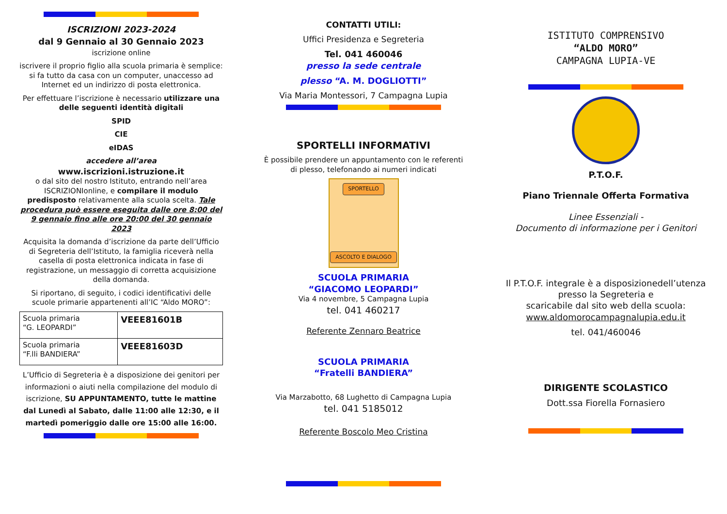ISCRIZIONI 2023-2024
dal 9 Gennaio al 30 Gennaio 2023
iscrizione online
iscrivere il proprio figlio alla scuola primaria è semplice: si fa tutto da casa con un computer, unaccesso ad Internet ed un indirizzo di posta elettronica.
Per effettuare l’iscrizione è necessario utilizzare una delle seguenti identità digitali
SPID
CIE
eIDAS
accedere all’area
www.iscrizioni.istruzione.it
o dal sito del nostro Istituto, entrando nell’area ISCRIZIONIonline, e compilare il modulo predisposto relativamente alla scuola scelta. Tale procedura può essere eseguita dalle ore 8:00 del 9 gennaio fino alle ore 20:00 del 30 gennaio 2023
Acquisita la domanda d’iscrizione da parte dell’Ufficio di Segreteria dell’Istituto, la famiglia riceverà nella casella di posta elettronica indicata in fase di registrazione, un messaggio di corretta acquisizione della domanda.
Si riportano, di seguito, i codici identificativi delle scuole primarie appartenenti all’IC “Aldo MORO”:
| Scuola primaria “G. LEOPARDI” | VEEE81601B |
| Scuola primaria “F.lli BANDIERA” | VEEE81603D |
L’Ufficio di Segreteria è a disposizione dei genitori per informazioni o aiuti nella compilazione del modulo di iscrizione, SU APPUNTAMENTO, tutte le mattine dal Lunedì al Sabato, dalle 11:00 alle 12:30, e il martedì pomeriggio dalle ore 15:00 alle 16:00.
CONTATTI UTILI:
Uffici Presidenza e Segreteria
Tel. 041 460046
presso la sede centrale
plesso “A. M. DOGLIOTTI”
Via Maria Montessori, 7 Campagna Lupia
SPORTELLI INFORMATIVI
È possibile prendere un appuntamento con le referenti di plesso, telefonando ai numeri indicati
SPORTELLO
ASCOLTO E DIALOGO
SCUOLA PRIMARIA
“GIACOMO LEOPARDI”
Via 4 novembre, 5 Campagna Lupia
tel. 041 460217
Referente Zennaro Beatrice
SCUOLA PRIMARIA
“Fratelli BANDIERA”
Via Marzabotto, 68 Lughetto di Campagna Lupia
tel. 041 5185012
Referente Boscolo Meo Cristina
ISTITUTO COMPRENSIVO
“ALDO MORO”
CAMPAGNA LUPIA-VE
P.T.O.F.
Piano Triennale Offerta Formativa
Linee Essenziali -
Documento di informazione per i Genitori
Il P.T.O.F. integrale è a disposizionedell’utenza presso la Segreteria e
scaricabile dal sito web della scuola:
www.aldomorocampagnalupia.edu.it
tel. 041/460046
DIRIGENTE SCOLASTICO
Dott.ssa Fiorella Fornasiero